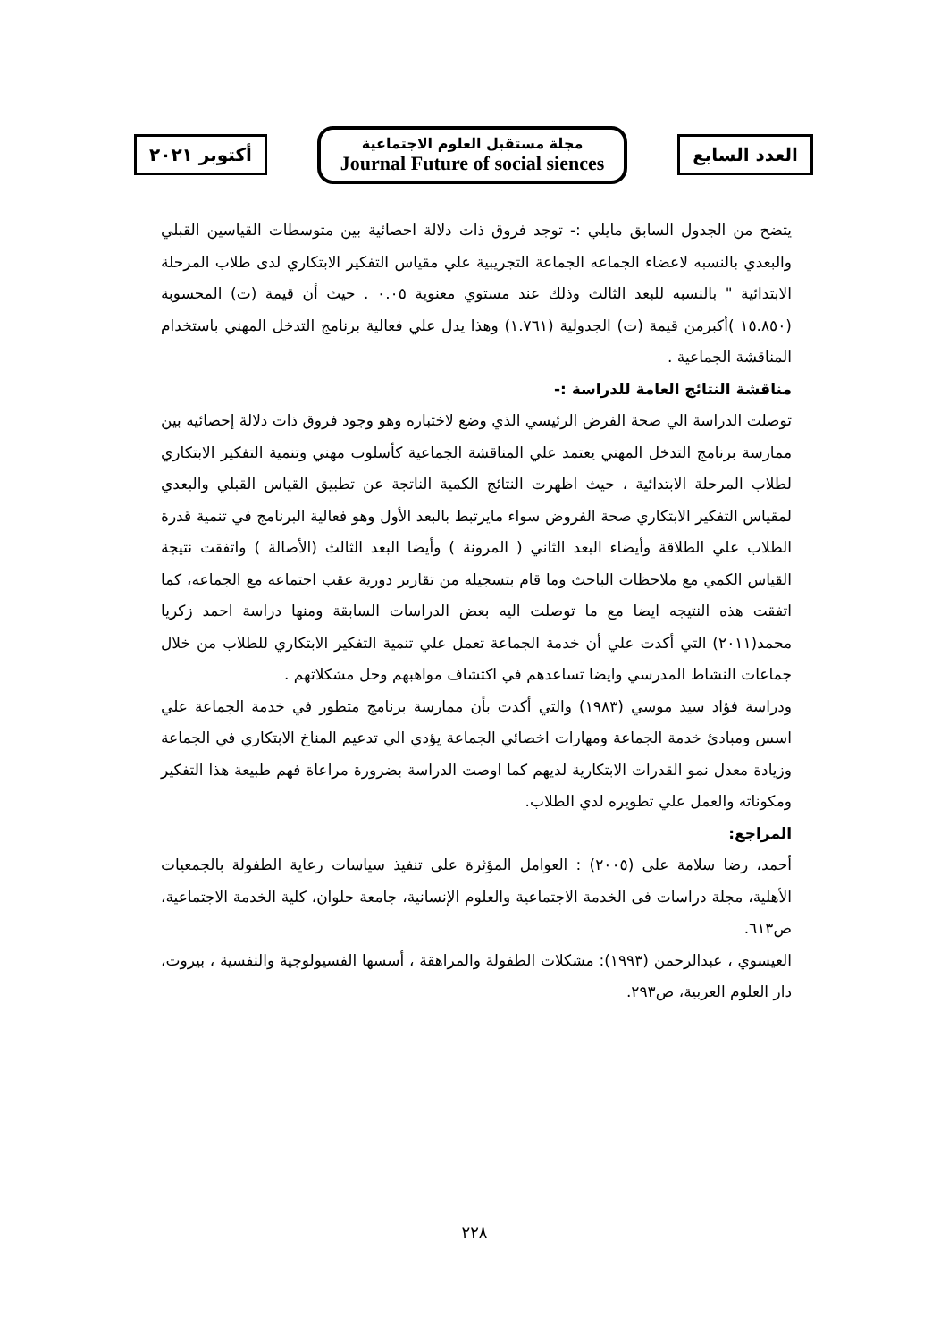أكتوبر ٢٠٢١
مجلة مستقبل العلوم الاجتماعية
Journal Future of social siences
العدد السابع
يتضح من الجدول السابق مايلي :- توجد فروق ذات دلالة احصائية بين متوسطات القياسين القبلي والبعدي بالنسبه لاعضاء الجماعه الجماعة التجريبية علي مقياس التفكير الابتكاري لدى طلاب المرحلة الابتدائية " بالنسبه للبعد الثالث وذلك عند مستوي معنوية ٠.٠٥ . حيث أن قيمة (ت) المحسوبة (١٥.٨٥٠ )أكبرمن قيمة (ت) الجدولية (١.٧٦١) وهذا يدل علي فعالية برنامج التدخل المهني باستخدام المناقشة الجماعية .
مناقشة النتائج العامة للدراسة :-
توصلت الدراسة الي صحة الفرض الرئيسي الذي وضع لاختباره وهو وجود فروق ذات دلالة إحصائيه بين ممارسة برنامج التدخل المهني يعتمد علي المناقشة الجماعية كأسلوب مهني وتنمية التفكير الابتكاري لطلاب المرحلة الابتدائية ، حيث اظهرت النتائج الكمية الناتجة عن تطبيق القياس القبلي والبعدي لمقياس التفكير الابتكاري صحة الفروض سواء مايرتبط بالبعد الأول وهو فعالية البرنامج في تنمية قدرة الطلاب علي الطلاقة وأيضاء البعد الثاني ( المرونة ) وأيضا البعد الثالث (الأصالة ) واتفقت نتيجة القياس الكمي مع ملاحظات الباحث وما قام بتسجيله من تقارير دورية عقب اجتماعه مع الجماعه، كما اتفقت هذه النتيجه ايضا مع ما توصلت اليه بعض الدراسات السابقة ومنها دراسة احمد زكريا محمد(٢٠١١) التي أكدت علي أن خدمة الجماعة تعمل علي تنمية التفكير الابتكاري للطلاب من خلال جماعات النشاط المدرسي وايضا تساعدهم في اكتشاف مواهبهم وحل مشكلاتهم .
ودراسة فؤاد سيد موسي (١٩٨٣) والتي أكدت بأن ممارسة برنامج متطور في خدمة الجماعة علي اسس ومبادئ خدمة الجماعة ومهارات اخصائي الجماعة يؤدي الي تدعيم المناخ الابتكاري في الجماعة وزيادة معدل نمو القدرات الابتكارية لديهم كما اوصت الدراسة بضرورة مراعاة فهم طبيعة هذا التفكير ومكوناته والعمل علي تطويره لدي الطلاب.
المراجع:
أحمد، رضا سلامة على (٢٠٠٥) : العوامل المؤثرة على تنفيذ سياسات رعاية الطفولة بالجمعيات الأهلية، مجلة دراسات فى الخدمة الاجتماعية والعلوم الإنسانية، جامعة حلوان، كلية الخدمة الاجتماعية، ص٦١٣.
العيسوي ، عبدالرحمن (١٩٩٣): مشكلات الطفولة والمراهقة ، أسسها الفسيولوجية والنفسية ، بيروت، دار العلوم العربية، ص٢٩٣.
٢٢٨